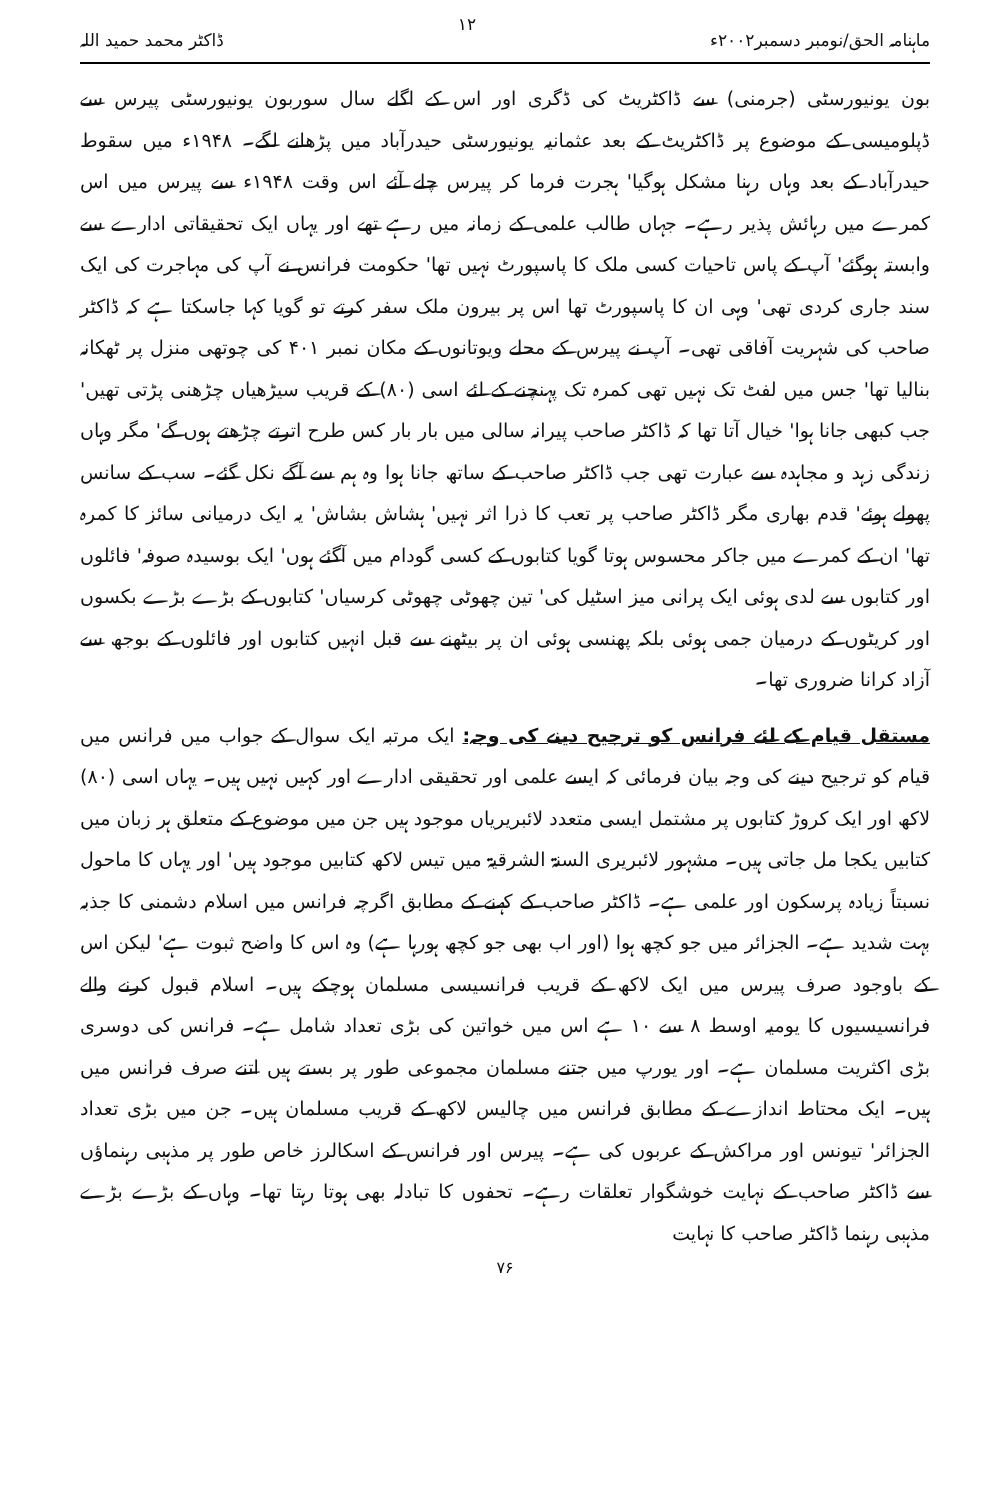ماہنامہ الحق/نومبر دسمبر۲۰۰۲ء ۱۲ ڈاکٹر محمد حمید اللہ
بون یونیورسٹی (جرمنی) سے ڈاکٹریٹ کی ڈگری اور اس کے اگلے سال سوربون یونیورسٹی پیرس سے ڈپلومیسی کے موضوع پر ڈاکٹریٹ کے بعد عثمانیہ یونیورسٹی حیدرآباد میں پڑھانے لگے۔ ۱۹۴۸ء میں سقوط حیدرآباد کے بعد وہاں رہنا مشکل ہوگیا' ہجرت فرما کر پیرس چلے آئے اس وقت ۱۹۴۸ء سے پیرس میں اس کمرے میں رہائش پذیر رہے۔ جہاں طالب علمی کے زمانہ میں رہے تھے اور یہاں ایک تحقیقاتی ادارے سے وابستہ ہوگئے' آپ کے پاس تاحیات کسی ملک کا پاسپورٹ نہیں تھا' حکومت فرانس نے آپ کی مہاجرت کی ایک سند جاری کردی تھی' وہی ان کا پاسپورٹ تھا اس پر بیرون ملک سفر کرتے تو گویا کہا جاسکتا ہے کہ ڈاکٹر صاحب کی شہریت آفاقی تھی۔ آپ نے پیرس کے محلے ویوتانوں کے مکان نمبر ۴۰۱ کی چوتھی منزل پر ٹھکانہ بنالیا تھا' جس میں لفٹ تک نہیں تھی کمرہ تک پہنچنے کے لئے اسی (۸۰) کے قریب سیڑھیاں چڑھنی پڑتی تھیں' جب کبھی جانا ہوا' خیال آتا تھا کہ ڈاکٹر صاحب پیرانہ سالی میں بار بار کس طرح اترتے چڑھتے ہوں گے' مگر وہاں زندگی زہد و مجاہدہ سے عبارت تھی جب ڈاکٹر صاحب کے ساتھ جانا ہوا وہ ہم سے آگے نکل گئے۔ سب کے سانس پھولے ہوئے' قدم بھاری مگر ڈاکٹر صاحب پر تعب کا ذرا اثر نہیں' ہشاش بشاش' یہ ایک درمیانی سائز کا کمرہ تھا' ان کے کمرے میں جاکر محسوس ہوتا گویا کتابوں کے کسی گودام میں آگئے ہوں' ایک بوسیدہ صوفہ' فائلوں اور کتابوں سے لدی ہوئی ایک پرانی میز اسٹیل کی' تین چھوٹی چھوٹی کرسیاں' کتابوں کے بڑے بڑے بکسوں اور کریٹوں کے درمیان جمی ہوئی بلکہ پھنسی ہوئی ان پر بیٹھنے سے قبل انہیں کتابوں اور فائلوں کے بوجھ سے آزاد کرانا ضروری تھا۔
مستقل قیام کے لئے فرانس کو ترجیح دینے کی وجہ: ایک مرتبہ ایک سوال کے جواب میں فرانس میں قیام کو ترجیح دینے کی وجہ بیان فرمائی کہ ایسے علمی اور تحقیقی ادارے اور کہیں نہیں ہیں۔ یہاں اسی (۸۰) لاکھ اور ایک کروڑ کتابوں پر مشتمل ایسی متعدد لائبریریاں موجود ہیں جن میں موضوع کے متعلق ہر زبان میں کتابیں یکجا مل جاتی ہیں۔ مشہور لائبریری السنۃ الشرقیۃ میں تیس لاکھ کتابیں موجود ہیں' اور یہاں کا ماحول نسبتاً زیادہ پرسکون اور علمی ہے۔ ڈاکٹر صاحب کے کہنے کے مطابق اگرچہ فرانس میں اسلام دشمنی کا جذبہ بہت شدید ہے۔ الجزائر میں جو کچھ ہوا (اور اب بھی جو کچھ ہورہا ہے) وہ اس کا واضح ثبوت ہے' لیکن اس کے باوجود صرف پیرس میں ایک لاکھ کے قریب فرانسیسی مسلمان ہوچکے ہیں۔ اسلام قبول کرنے والے فرانسیسیوں کا یومیہ اوسط ۸ سے ۱۰ ہے اس میں خواتین کی بڑی تعداد شامل ہے۔ فرانس کی دوسری بڑی اکثریت مسلمان ہے۔ اور یورپ میں جتنے مسلمان مجموعی طور پر بستے ہیں اتنے صرف فرانس میں ہیں۔ ایک محتاط اندازے کے مطابق فرانس میں چالیس لاکھ کے قریب مسلمان ہیں۔ جن میں بڑی تعداد الجزائر' تیونس اور مراکش کے عربوں کی ہے۔ پیرس اور فرانس کے اسکالرز خاص طور پر مذہبی رہنماؤں سے ڈاکٹر صاحب کے نہایت خوشگوار تعلقات رہے۔ تحفوں کا تبادلہ بھی ہوتا رہتا تھا۔ وہاں کے بڑے بڑے مذہبی رہنما ڈاکٹر صاحب کا نہایت
۷۶